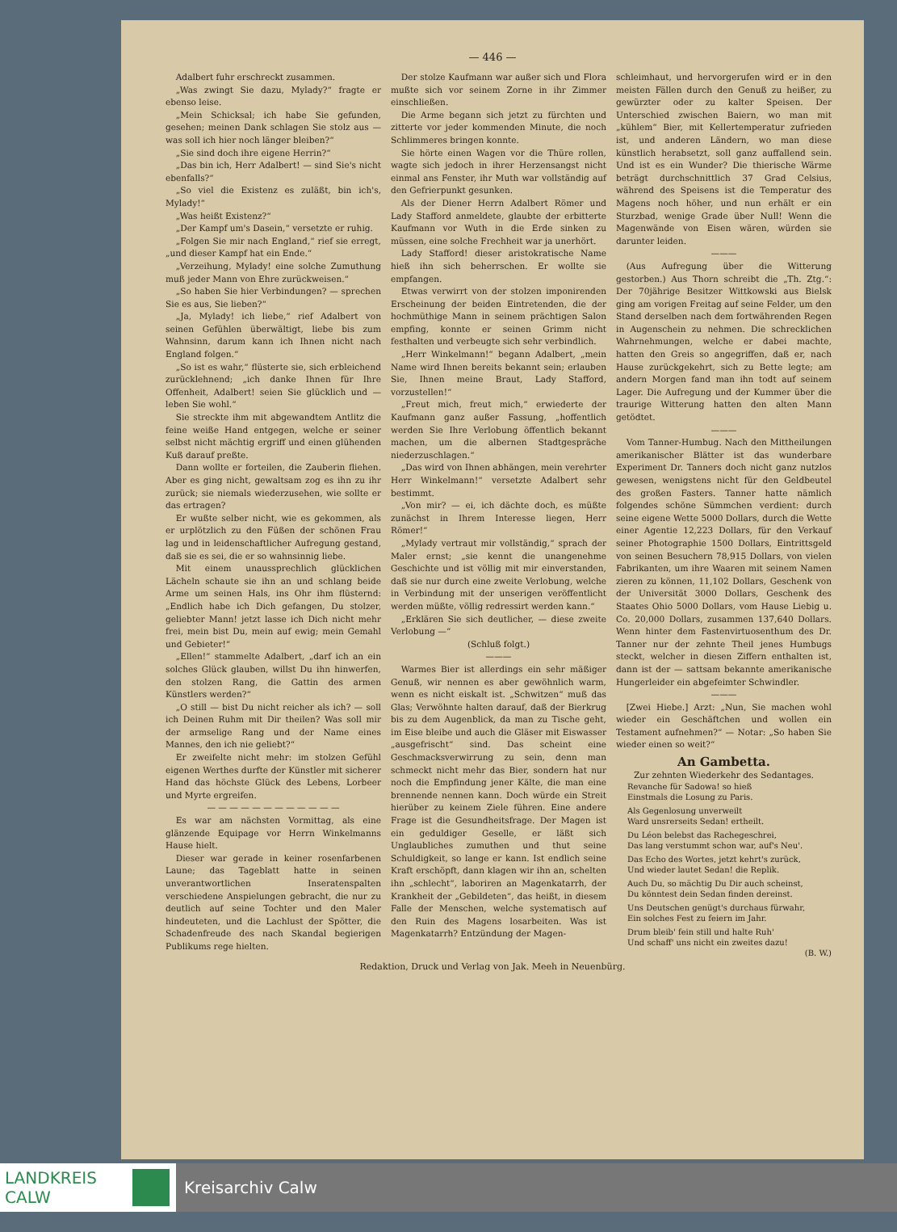— 446 —
Adalbert fuhr erschreckt zusammen.
„Was zwingt Sie dazu, Mylady?“ fragte er ebenso leise.
„Mein Schicksal; ich habe Sie gefunden, gesehen; meinen Dank schlagen Sie stolz aus — was soll ich hier noch länger bleiben?“
„Sie sind doch ihre eigene Herrin?“
„Das bin ich, Herr Adalbert! — sind Sie's nicht ebenfalls?“
„So viel die Existenz es zuläßt, bin ich's, Mylady!“
„Was heißt Existenz?“
„Der Kampf um's Dasein,“ versetzte er ruhig.
„Folgen Sie mir nach England,“ rief sie erregt, „und dieser Kampf hat ein Ende.“
„Verzeihung, Mylady! eine solche Zumuthung muß jeder Mann von Ehre zurückweisen.“
„So haben Sie hier Verbindungen? — sprechen Sie es aus, Sie lieben?“
„Ja, Mylady! ich liebe,“ rief Adalbert von seinen Gefühlen überwältigt, liebe bis zum Wahnsinn, darum kann ich Ihnen nicht nach England folgen.“
„So ist es wahr,“ flüsterte sie, sich erbleichend zurücklehnend; „ich danke Ihnen für Ihre Offenheit, Adalbert! seien Sie glücklich und — leben Sie wohl.“
Sie streckte ihm mit abgewandtem Antlitz die feine weiße Hand entgegen, welche er seiner selbst nicht mächtig ergriff und einen glühenden Kuß darauf preßte.
Dann wollte er forteilen, die Zauberin fliehen. Aber es ging nicht, gewaltsam zog es ihn zu ihr zurück; sie niemals wiederzusehen, wie sollte er das ertragen?
Er wußte selber nicht, wie es gekommen, als er urplötzlich zu den Füßen der schönen Frau lag und in leidenschaftlicher Aufregung gestand, daß sie es sei, die er so wahnsinnig liebe.
Mit einem unaussprechlich glücklichen Lächeln schaute sie ihn an und schlang beide Arme um seinen Hals, ins Ohr ihm flüsternd: „Endlich habe ich Dich gefangen, Du stolzer, geliebter Mann! jetzt lasse ich Dich nicht mehr frei, mein bist Du, mein auf ewig; mein Gemahl und Gebieter!“
„Ellen!“ stammelte Adalbert, „darf ich an ein solches Glück glauben, willst Du ihn hinwerfen, den stolzen Rang, die Gattin des armen Künstlers werden?“
„O still — bist Du nicht reicher als ich? — soll ich Deinen Ruhm mit Dir theilen? Was soll mir der armselige Rang und der Name eines Mannes, den ich nie geliebt?“
Er zweifelte nicht mehr: im stolzen Gefühl eigenen Werthes durfte der Künstler mit sicherer Hand das höchste Glück des Lebens, Lorbeer und Myrte ergreifen.
— — — — — — — — — — — —
Es war am nächsten Vormittag, als eine glänzende Equipage vor Herrn Winkelmanns Hause hielt.
Dieser war gerade in keiner rosenfarbenen Laune; das Tageblatt hatte in seinen unverantwortlichen Inseratenspalten verschiedene Anspielungen gebracht, die nur zu deutlich auf seine Tochter und den Maler hindeuteten, und die Lachlust der Spötter, die Schadenfreude des nach Skandal begierigen Publikums rege hielten.
Der stolze Kaufmann war außer sich und Flora mußte sich vor seinem Zorne in ihr Zimmer einschließen.
Die Arme begann sich jetzt zu fürchten und zitterte vor jeder kommenden Minute, die noch Schlimmeres bringen konnte.
Sie hörte einen Wagen vor die Thüre rollen, wagte sich jedoch in ihrer Herzensangst nicht einmal ans Fenster, ihr Muth war vollständig auf den Gefrierpunkt gesunken.
Als der Diener Herrn Adalbert Römer und Lady Stafford anmeldete, glaubte der erbitterte Kaufmann vor Wuth in die Erde sinken zu müssen, eine solche Frechheit war ja unerhört.
Lady Stafford! dieser aristokratische Name hieß ihn sich beherrschen. Er wollte sie empfangen.
Etwas verwirrt von der stolzen imponirenden Erscheinung der beiden Eintretenden, die der hochmüthige Mann in seinem prächtigen Salon empfing, konnte er seinen Grimm nicht festhalten und verbeugte sich sehr verbindlich.
„Herr Winkelmann!“ begann Adalbert, „mein Name wird Ihnen bereits bekannt sein; erlauben Sie, Ihnen meine Braut, Lady Stafford, vorzustellen!“
„Freut mich, freut mich,“ erwiederte der Kaufmann ganz außer Fassung, „hoffentlich werden Sie Ihre Verlobung öffentlich bekannt machen, um die albernen Stadtgespräche niederzuschlagen.“
„Das wird von Ihnen abhängen, mein verehrter Herr Winkelmann!“ versetzte Adalbert sehr bestimmt.
„Von mir? — ei, ich dächte doch, es müßte zunächst in Ihrem Interesse liegen, Herr Römer!“
„Mylady vertraut mir vollständig,“ sprach der Maler ernst; „sie kennt die unangenehme Geschichte und ist völlig mit mir einverstanden, daß sie nur durch eine zweite Verlobung, welche in Verbindung mit der unserigen veröffentlicht werden müßte, völlig redressirt werden kann.“
„Erklären Sie sich deutlicher, — diese zweite Verlobung —“
(Schluß folgt.)
———
Warmes Bier ist allerdings ein sehr mäßiger Genuß, wir nennen es aber gewöhnlich warm, wenn es nicht eiskalt ist. „Schwitzen“ muß das Glas; Verwöhnte halten darauf, daß der Bierkrug bis zu dem Augenblick, da man zu Tische geht, im Eise bleibe und auch die Gläser mit Eiswasser „ausgefrischt“ sind. Das scheint eine Geschmacksverwirrung zu sein, denn man schmeckt nicht mehr das Bier, sondern hat nur noch die Empfindung jener Kälte, die man eine brennende nennen kann. Doch würde ein Streit hierüber zu keinem Ziele führen. Eine andere Frage ist die Gesundheitsfrage. Der Magen ist ein geduldiger Geselle, er läßt sich Unglaubliches zumuthen und thut seine Schuldigkeit, so lange er kann. Ist endlich seine Kraft erschöpft, dann klagen wir ihn an, schelten ihn „schlecht“, laboriren an Magenkatarrh, der Krankheit der „Gebildeten“, das heißt, in diesem Falle der Menschen, welche systematisch auf den Ruin des Magens losarbeiten. Was ist Magenkatarrh? Entzündung der Magen-
schleimhaut, und hervorgerufen wird er in den meisten Fällen durch den Genuß zu heißer, zu gewürzter oder zu kalter Speisen. Der Unterschied zwischen Baiern, wo man mit „kühlem“ Bier, mit Kellertemperatur zufrieden ist, und anderen Ländern, wo man diese künstlich herabsetzt, soll ganz auffallend sein. Und ist es ein Wunder? Die thierische Wärme beträgt durchschnittlich 37 Grad Celsius, während des Speisens ist die Temperatur des Magens noch höher, und nun erhält er ein Sturzbad, wenige Grade über Null! Wenn die Magenwände von Eisen wären, würden sie darunter leiden.
———
(Aus Aufregung über die Witterung gestorben.) Aus Thorn schreibt die „Th. Ztg.“: Der 70jährige Besitzer Wittkowski aus Bielsk ging am vorigen Freitag auf seine Felder, um den Stand derselben nach dem fortwährenden Regen in Augenschein zu nehmen. Die schrecklichen Wahrnehmungen, welche er dabei machte, hatten den Greis so angegriffen, daß er, nach Hause zurückgekehrt, sich zu Bette legte; am andern Morgen fand man ihn todt auf seinem Lager. Die Aufregung und der Kummer über die traurige Witterung hatten den alten Mann getödtet.
———
Vom Tanner-Humbug. Nach den Mittheilungen amerikanischer Blätter ist das wunderbare Experiment Dr. Tanners doch nicht ganz nutzlos gewesen, wenigstens nicht für den Geldbeutel des großen Fasters. Tanner hatte nämlich folgendes schöne Sümmchen verdient: durch seine eigene Wette 5000 Dollars, durch die Wette einer Agentie 12,223 Dollars, für den Verkauf seiner Photographie 1500 Dollars, Eintrittsgeld von seinen Besuchern 78,915 Dollars, von vielen Fabrikanten, um ihre Waaren mit seinem Namen zieren zu können, 11,102 Dollars, Geschenk von der Universität 3000 Dollars, Geschenk des Staates Ohio 5000 Dollars, vom Hause Liebig u. Co. 20,000 Dollars, zusammen 137,640 Dollars. Wenn hinter dem Fastenvirtuosenthum des Dr. Tanner nur der zehnte Theil jenes Humbugs steckt, welcher in diesen Ziffern enthalten ist, dann ist der — sattsam bekannte amerikanische Hungerleider ein abgefeimter Schwindler.
———
[Zwei Hiebe.] Arzt: „Nun, Sie machen wohl wieder ein Geschäftchen und wollen ein Testament aufnehmen?“ — Notar: „So haben Sie wieder einen so weit?“
An Gambetta.
Zur zehnten Wiederkehr des Sedantages.
Revanche für Sadowa! so hieß
Einstmals die Losung zu Paris.
Als Gegenlosung unverweilt
Ward unsrerseits Sedan! ertheilt.
Du Léon belebst das Rachegeschrei,
Das lang verstummt schon war, auf's Neu'.
Das Echo des Wortes, jetzt kehrt's zurück,
Und wieder lautet Sedan! die Replik.
Auch Du, so mächtig Du Dir auch scheinst,
Du könntest dein Sedan finden dereinst.
Uns Deutschen genügt's durchaus fürwahr,
Ein solches Fest zu feiern im Jahr.
Drum bleib' fein still und halte Ruh'
Und schaff' uns nicht ein zweites dazu!
(B. W.)
Redaktion, Druck und Verlag von Jak. Meeh in Neuenbürg.
LANDKREIS
CALW
Kreisarchiv Calw